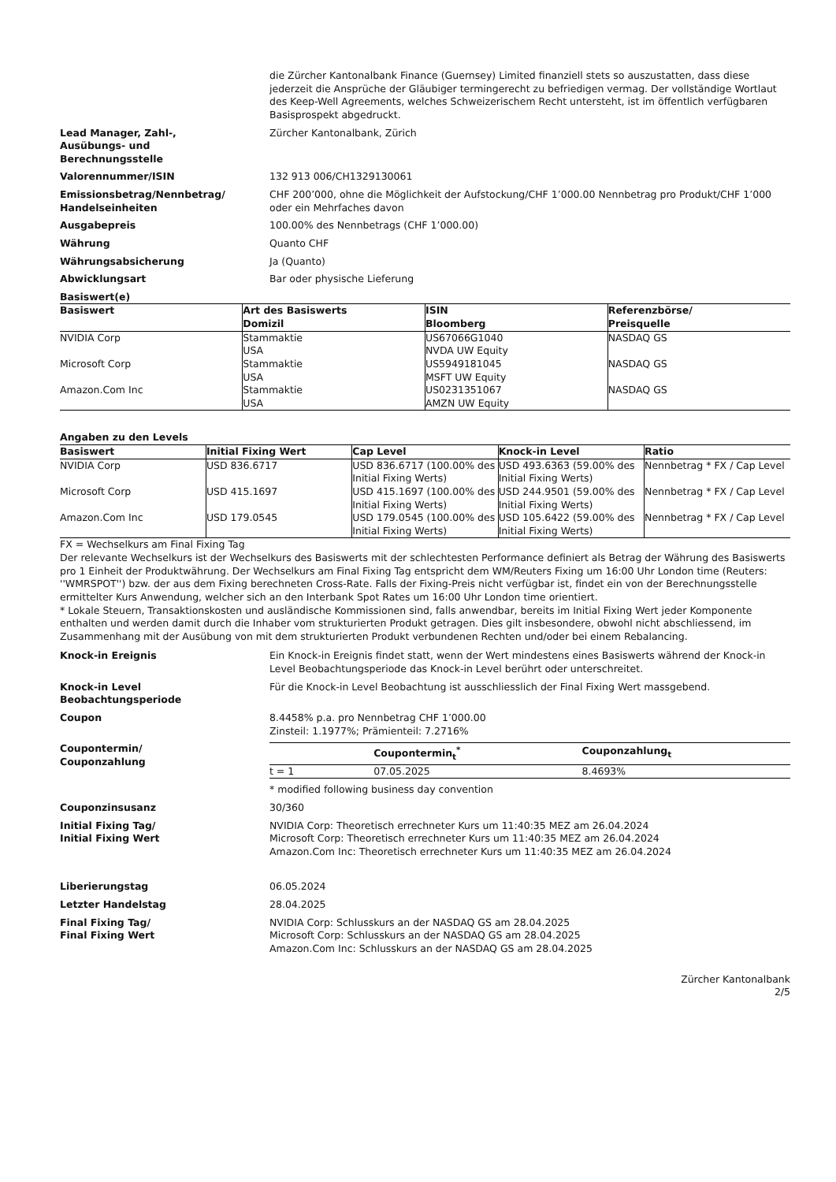die Zürcher Kantonalbank Finance (Guernsey) Limited finanziell stets so auszustatten, dass diese jederzeit die Ansprüche der Gläubiger termingerecht zu befriedigen vermag. Der vollständige Wortlaut des Keep-Well Agreements, welches Schweizerischem Recht untersteht, ist im öffentlich verfügbaren Basisprospekt abgedruckt.
Lead Manager, Zahl-,
Ausübungs- und
Berechnungsstelle
Zürcher Kantonalbank, Zürich
Valorennummer/ISIN 132 913 006/CH1329130061
Emissionsbetrag/Nennbetrag/
Handelseinheiten
CHF 200’000, ohne die Möglichkeit der Aufstockung/CHF 1’000.00 Nennbetrag pro Produkt/CHF 1’000 oder ein Mehrfaches davon
Ausgabepreis 100.00% des Nennbetrags (CHF 1’000.00)
Währung Quanto CHF
Währungsabsicherung Ja (Quanto)
Abwicklungsart Bar oder physische Lieferung
Basiswert(e)
| Basiswert | Art des Basiswerts Domizil | ISIN Bloomberg | Referenzbörse/ Preisquelle |
| --- | --- | --- | --- |
| NVIDIA Corp | Stammaktie USA | US67066G1040 NVDA UW Equity | NASDAQ GS |
| Microsoft Corp | Stammaktie USA | US5949181045 MSFT UW Equity | NASDAQ GS |
| Amazon.Com Inc | Stammaktie USA | US0231351067 AMZN UW Equity | NASDAQ GS |
Angaben zu den Levels
| Basiswert | Initial Fixing Wert | Cap Level | Knock-in Level | Ratio |
| --- | --- | --- | --- | --- |
| NVIDIA Corp | USD 836.6717 | USD 836.6717 (100.00% des Initial Fixing Werts) | USD 493.6363 (59.00% des Initial Fixing Werts) | Nennbetrag * FX / Cap Level |
| Microsoft Corp | USD 415.1697 | USD 415.1697 (100.00% des Initial Fixing Werts) | USD 244.9501 (59.00% des Initial Fixing Werts) | Nennbetrag * FX / Cap Level |
| Amazon.Com Inc | USD 179.0545 | USD 179.0545 (100.00% des Initial Fixing Werts) | USD 105.6422 (59.00% des Initial Fixing Werts) | Nennbetrag * FX / Cap Level |
FX = Wechselkurs am Final Fixing Tag
Der relevante Wechselkurs ist der Wechselkurs des Basiswerts mit der schlechtesten Performance definiert als Betrag der Währung des Basiswerts pro 1 Einheit der Produktwährung. Der Wechselkurs am Final Fixing Tag entspricht dem WM/Reuters Fixing um 16:00 Uhr London time (Reuters: ''WMRSPOT'') bzw. der aus dem Fixing berechneten Cross-Rate. Falls der Fixing-Preis nicht verfügbar ist, findet ein von der Berechnungsstelle ermittelter Kurs Anwendung, welcher sich an den Interbank Spot Rates um 16:00 Uhr London time orientiert.
* Lokale Steuern, Transaktionskosten und ausländische Kommissionen sind, falls anwendbar, bereits im Initial Fixing Wert jeder Komponente enthalten und werden damit durch die Inhaber vom strukturierten Produkt getragen. Dies gilt insbesondere, obwohl nicht abschliessend, im Zusammenhang mit der Ausübung von mit dem strukturierten Produkt verbundenen Rechten und/oder bei einem Rebalancing.
Knock-in Ereignis Ein Knock-in Ereignis findet statt, wenn der Wert mindestens eines Basiswerts während der Knock-in Level Beobachtungsperiode das Knock-in Level berührt oder unterschreitet.
Knock-in Level
Beobachtungsperiode
Für die Knock-in Level Beobachtung ist ausschliesslich der Final Fixing Wert massgebend.
Coupon 8.4458% p.a. pro Nennbetrag CHF 1’000.00
Zinsteil: 1.1977%; Prämienteil: 7.2716%
Coupontermin/
Couponzahlung
| | Coupontermin<sub>t</sub><sup>*</sup> | Couponzahlung<sub>t</sub> |
| --- | --- | --- |
| t = 1 | 07.05.2025 | 8.4693% |
* modified following business day convention
Couponzinsusanz 30/360
Initial Fixing Tag/
Initial Fixing Wert
NVIDIA Corp: Theoretisch errechneter Kurs um 11:40:35 MEZ am 26.04.2024
Microsoft Corp: Theoretisch errechneter Kurs um 11:40:35 MEZ am 26.04.2024
Amazon.Com Inc: Theoretisch errechneter Kurs um 11:40:35 MEZ am 26.04.2024
Liberierungstag 06.05.2024
Letzter Handelstag 28.04.2025
Final Fixing Tag/
Final Fixing Wert
NVIDIA Corp: Schlusskurs an der NASDAQ GS am 28.04.2025
Microsoft Corp: Schlusskurs an der NASDAQ GS am 28.04.2025
Amazon.Com Inc: Schlusskurs an der NASDAQ GS am 28.04.2025
Zürcher Kantonalbank
2/5